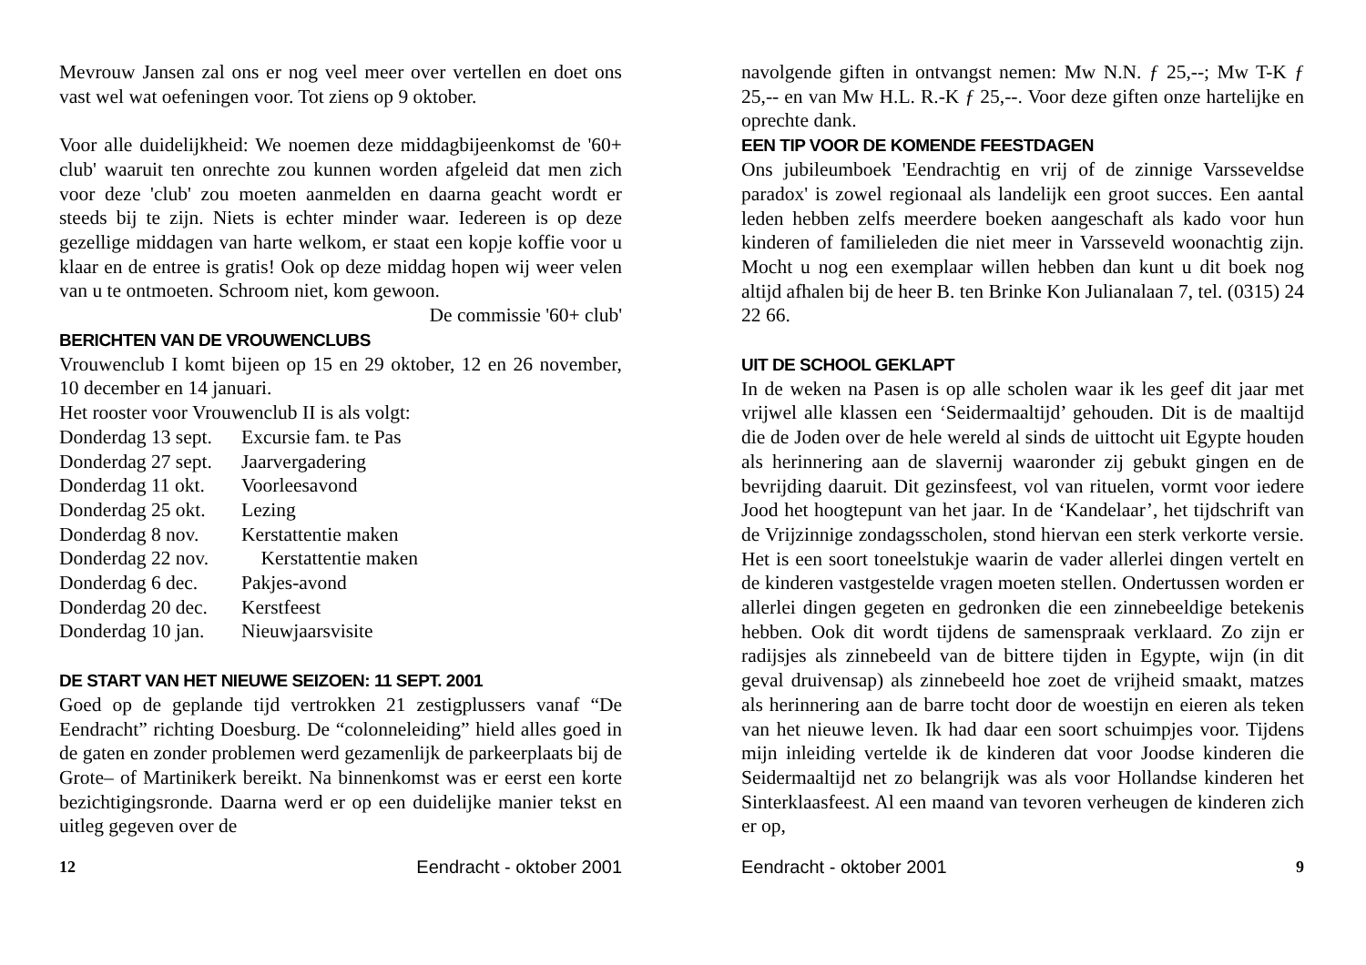Mevrouw Jansen zal ons er nog veel meer over vertellen en doet ons vast wel wat oefeningen voor. Tot ziens op 9 oktober.
Voor alle duidelijkheid: We noemen deze middagbijeenkomst de '60+ club' waaruit ten onrechte zou kunnen worden afgeleid dat men zich voor deze 'club' zou moeten aanmelden en daarna geacht wordt er steeds bij te zijn. Niets is echter minder waar. Iedereen is op deze gezellige middagen van harte welkom, er staat een kopje koffie voor u klaar en de entree is gratis! Ook op deze middag hopen wij weer velen van u te ontmoeten. Schroom niet, kom gewoon.
De commissie '60+ club'
BERICHTEN VAN DE VROUWENCLUBS
Vrouwenclub I komt bijeen op 15 en 29 oktober, 12 en 26 november, 10 december en 14 januari.
Het rooster voor Vrouwenclub II is als volgt:
| Donderdag 13 sept. | Excursie fam. te Pas |
| Donderdag 27 sept. | Jaarvergadering |
| Donderdag 11 okt. | Voorleesavond |
| Donderdag 25 okt. | Lezing |
| Donderdag 8 nov. | Kerstattentie maken |
| Donderdag 22 nov. | Kerstattentie maken |
| Donderdag 6 dec. | Pakjes-avond |
| Donderdag 20 dec. | Kerstfeest |
| Donderdag 10 jan. | Nieuwjaarsvisite |
DE START VAN HET NIEUWE SEIZOEN: 11 SEPT. 2001
Goed op de geplande tijd vertrokken 21 zestigplussers vanaf “De Eendracht” richting Doesburg. De “colonneleiding” hield alles goed in de gaten en zonder problemen werd gezamenlijk de parkeerplaats bij de Grote– of Martinikerk bereikt. Na binnenkomst was er eerst een korte bezichtigingsronde. Daarna werd er op een duidelijke manier tekst en uitleg gegeven over de
12 Eendracht - oktober 2001
navolgende giften in ontvangst nemen: Mw N.N. ƒ 25,--; Mw T-K ƒ 25,-- en van Mw H.L. R.-K ƒ 25,--. Voor deze giften onze hartelijke en oprechte dank.
EEN TIP VOOR DE KOMENDE FEESTDAGEN
Ons jubileumboek 'Eendrachtig en vrij of de zinnige Varsseveldse paradox' is zowel regionaal als landelijk een groot succes. Een aantal leden hebben zelfs meerdere boeken aangeschaft als kado voor hun kinderen of familieleden die niet meer in Varsseveld woonachtig zijn. Mocht u nog een exemplaar willen hebben dan kunt u dit boek nog altijd afhalen bij de heer B. ten Brinke Kon Julianalaan 7, tel. (0315) 24 22 66.
UIT DE SCHOOL GEKLAPT
In de weken na Pasen is op alle scholen waar ik les geef dit jaar met vrijwel alle klassen een ‘Seidermaaltijd’ gehouden. Dit is de maaltijd die de Joden over de hele wereld al sinds de uittocht uit Egypte houden als herinnering aan de slavernij waaronder zij gebukt gingen en de bevrijding daaruit. Dit gezinsfeest, vol van rituelen, vormt voor iedere Jood het hoogtepunt van het jaar. In de ‘Kandelaar’, het tijdschrift van de Vrijzinnige zondagsscholen, stond hiervan een sterk verkorte versie. Het is een soort toneelstukje waarin de vader allerlei dingen vertelt en de kinderen vastgestelde vragen moeten stellen. Ondertussen worden er allerlei dingen gegeten en gedronken die een zinnebeeldige betekenis hebben. Ook dit wordt tijdens de samenspraak verklaard. Zo zijn er radijsjes als zinnebeeld van de bittere tijden in Egypte, wijn (in dit geval druivensap) als zinnebeeld hoe zoet de vrijheid smaakt, matzes als herinnering aan de barre tocht door de woestijn en eieren als teken van het nieuwe leven. Ik had daar een soort schuimpjes voor. Tijdens mijn inleiding vertelde ik de kinderen dat voor Joodse kinderen die Seidermaaltijd net zo belangrijk was als voor Hollandse kinderen het Sinterklaasfeest. Al een maand van tevoren verheugen de kinderen zich er op,
Eendracht - oktober 2001 9